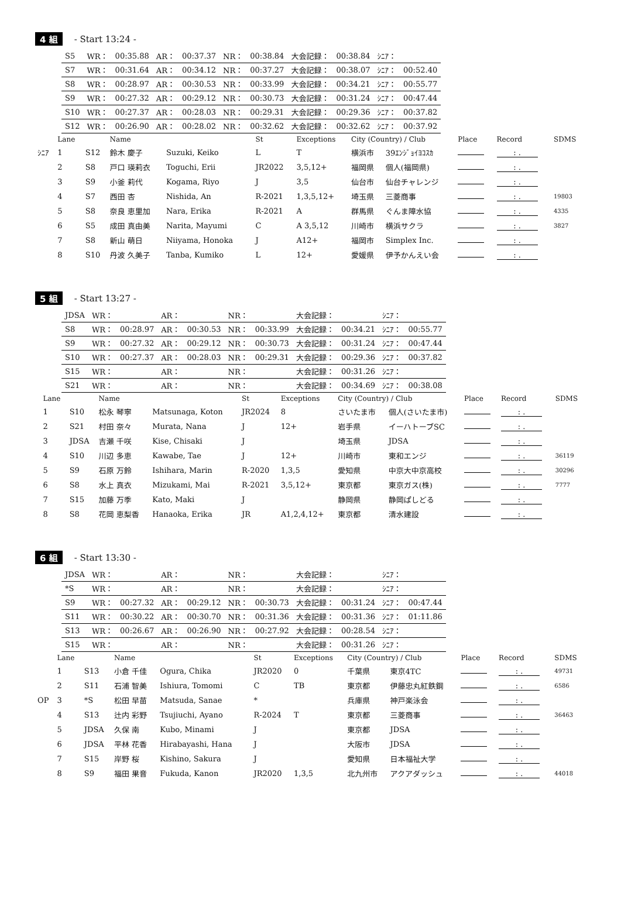4 組 - Start 13:24 -
| S5 | WR： | 00:35.88 | AR： | 00:37.37 | NR： | 00:38.84 | 大会記録： | 00:38.84 | ｼﾆｱ： | |
| S7 | WR： | 00:31.64 | AR： | 00:34.12 | NR： | 00:37.27 | 大会記録： | 00:38.07 | ｼﾆｱ： | 00:52.40 |
| S8 | WR： | 00:28.97 | AR： | 00:30.53 | NR： | 00:33.99 | 大会記録： | 00:34.21 | ｼﾆｱ： | 00:55.77 |
| S9 | WR： | 00:27.32 | AR： | 00:29.12 | NR： | 00:30.73 | 大会記録： | 00:31.24 | ｼﾆｱ： | 00:47.44 |
| S10 | WR： | 00:27.37 | AR： | 00:28.03 | NR： | 00:29.31 | 大会記録： | 00:29.36 | ｼﾆｱ： | 00:37.82 |
| S12 | WR： | 00:26.90 | AR： | 00:28.02 | NR： | 00:32.62 | 大会記録： | 00:32.62 | ｼﾆｱ： | 00:37.92 |
| | Lane | | Name | | St | Exceptions | City (Country) / Club | | Place | Record | SDMS |
| --- | --- | --- | --- | --- | --- | --- | --- | --- | --- | --- | --- |
| ｼﾆｱ | 1 | S12 | 鈴木 慶子 | Suzuki, Keiko | L | T | 横浜市 | 39ｴﾝｼﾞｮｲﾖｺｽｶ | | : . | |
| | 2 | S8 | 戸口 瑛莉衣 | Toguchi, Erii | JR2022 | 3,5,12+ | 福岡県 | 個人(福岡県) | | : . | |
| | 3 | S9 | 小釜 莉代 | Kogama, Riyo | J | 3,5 | 仙台市 | 仙台チャレンジ | | : . | |
| | 4 | S7 | 西田 杏 | Nishida, An | R-2021 | 1,3,5,12+ | 埼玉県 | 三菱商事 | | : . | 19803 |
| | 5 | S8 | 奈良 恵里加 | Nara, Erika | R-2021 | A | 群馬県 | ぐんま障水協 | | : . | 4335 |
| | 6 | S5 | 成田 真由美 | Narita, Mayumi | C | A 3,5,12 | 川崎市 | 横浜サクラ | | : . | 3827 |
| | 7 | S8 | 新山 萌日 | Niiyama, Honoka | J | A12+ | 福岡市 | Simplex Inc. | | : . | |
| | 8 | S10 | 丹波 久美子 | Tanba, Kumiko | L | 12+ | 愛媛県 | 伊予かんえい会 | | : . | |
5 組 - Start 13:27 -
| JDSA | WR： | | AR： | | NR： | | 大会記録： | | ｼﾆｱ： | |
| S8 | WR： | 00:28.97 | AR： | 00:30.53 | NR： | 00:33.99 | 大会記録： | 00:34.21 | ｼﾆｱ： | 00:55.77 |
| S9 | WR： | 00:27.32 | AR： | 00:29.12 | NR： | 00:30.73 | 大会記録： | 00:31.24 | ｼﾆｱ： | 00:47.44 |
| S10 | WR： | 00:27.37 | AR： | 00:28.03 | NR： | 00:29.31 | 大会記録： | 00:29.36 | ｼﾆｱ： | 00:37.82 |
| S15 | WR： | | AR： | | NR： | | 大会記録： | 00:31.26 | ｼﾆｱ： | |
| S21 | WR： | | AR： | | NR： | | 大会記録： | 00:34.69 | ｼﾆｱ： | 00:38.08 |
| | Lane | | Name | | St | Exceptions | City (Country) / Club | | Place | Record | SDMS |
| --- | --- | --- | --- | --- | --- | --- | --- | --- | --- | --- | --- |
| | 1 | S10 | 松永 琴寧 | Matsunaga, Koton | JR2024 | 8 | さいたま市 | 個人(さいたま市) | | : . | |
| | 2 | S21 | 村田 奈々 | Murata, Nana | J | 12+ | 岩手県 | イーハトーブSC | | : . | |
| | 3 | JDSA | 吉瀬 千咲 | Kise, Chisaki | J | | 埼玉県 | JDSA | | : . | |
| | 4 | S10 | 川辺 多恵 | Kawabe, Tae | J | 12+ | 川崎市 | 東和エンジ | | : . | 36119 |
| | 5 | S9 | 石原 万鈴 | Ishihara, Marin | R-2020 | 1,3,5 | 愛知県 | 中京大中京高校 | | : . | 30296 |
| | 6 | S8 | 水上 真衣 | Mizukami, Mai | R-2021 | 3,5,12+ | 東京都 | 東京ガス(株) | | : . | 7777 |
| | 7 | S15 | 加藤 万季 | Kato, Maki | J | | 静岡県 | 静岡ぱしどる | | : . | |
| | 8 | S8 | 花岡 恵梨香 | Hanaoka, Erika | JR | A1,2,4,12+ | 東京都 | 清水建設 | | : . | |
6 組 - Start 13:30 -
| JDSA | WR： | | AR： | | NR： | | 大会記録： | | ｼﾆｱ： | |
| *S | WR： | | AR： | | NR： | | 大会記録： | | ｼﾆｱ： | |
| S9 | WR： | 00:27.32 | AR： | 00:29.12 | NR： | 00:30.73 | 大会記録： | 00:31.24 | ｼﾆｱ： | 00:47.44 |
| S11 | WR： | 00:30.22 | AR： | 00:30.70 | NR： | 00:31.36 | 大会記録： | 00:31.36 | ｼﾆｱ： | 01:11.86 |
| S13 | WR： | 00:26.67 | AR： | 00:26.90 | NR： | 00:27.92 | 大会記録： | 00:28.54 | ｼﾆｱ： | |
| S15 | WR： | | AR： | | NR： | | 大会記録： | 00:31.26 | ｼﾆｱ： | |
| | Lane | | Name | | St | Exceptions | City (Country) / Club | | Place | Record | SDMS |
| --- | --- | --- | --- | --- | --- | --- | --- | --- | --- | --- | --- |
| | 1 | S13 | 小倉 千佳 | Ogura, Chika | JR2020 | 0 | 千葉県 | 東京4TC | | : . | 49731 |
| | 2 | S11 | 石浦 智美 | Ishiura, Tomomi | C | TB | 東京都 | 伊藤忠丸紅鉄鋼 | | : . | 6586 |
| OP | 3 | *S | 松田 早苗 | Matsuda, Sanae | * | | 兵庫県 | 神戸楽泳会 | | : . | |
| | 4 | S13 | 辻内 彩野 | Tsujiuchi, Ayano | R-2024 | T | 東京都 | 三菱商事 | | : . | 36463 |
| | 5 | JDSA | 久保 南 | Kubo, Minami | J | | 東京都 | JDSA | | : . | |
| | 6 | JDSA | 平林 花香 | Hirabayashi, Hana | J | | 大阪市 | JDSA | | : . | |
| | 7 | S15 | 岸野 桜 | Kishino, Sakura | J | | 愛知県 | 日本福祉大学 | | : . | |
| | 8 | S9 | 福田 果音 | Fukuda, Kanon | JR2020 | 1,3,5 | 北九州市 | アクアダッシュ | | : . | 44018 |